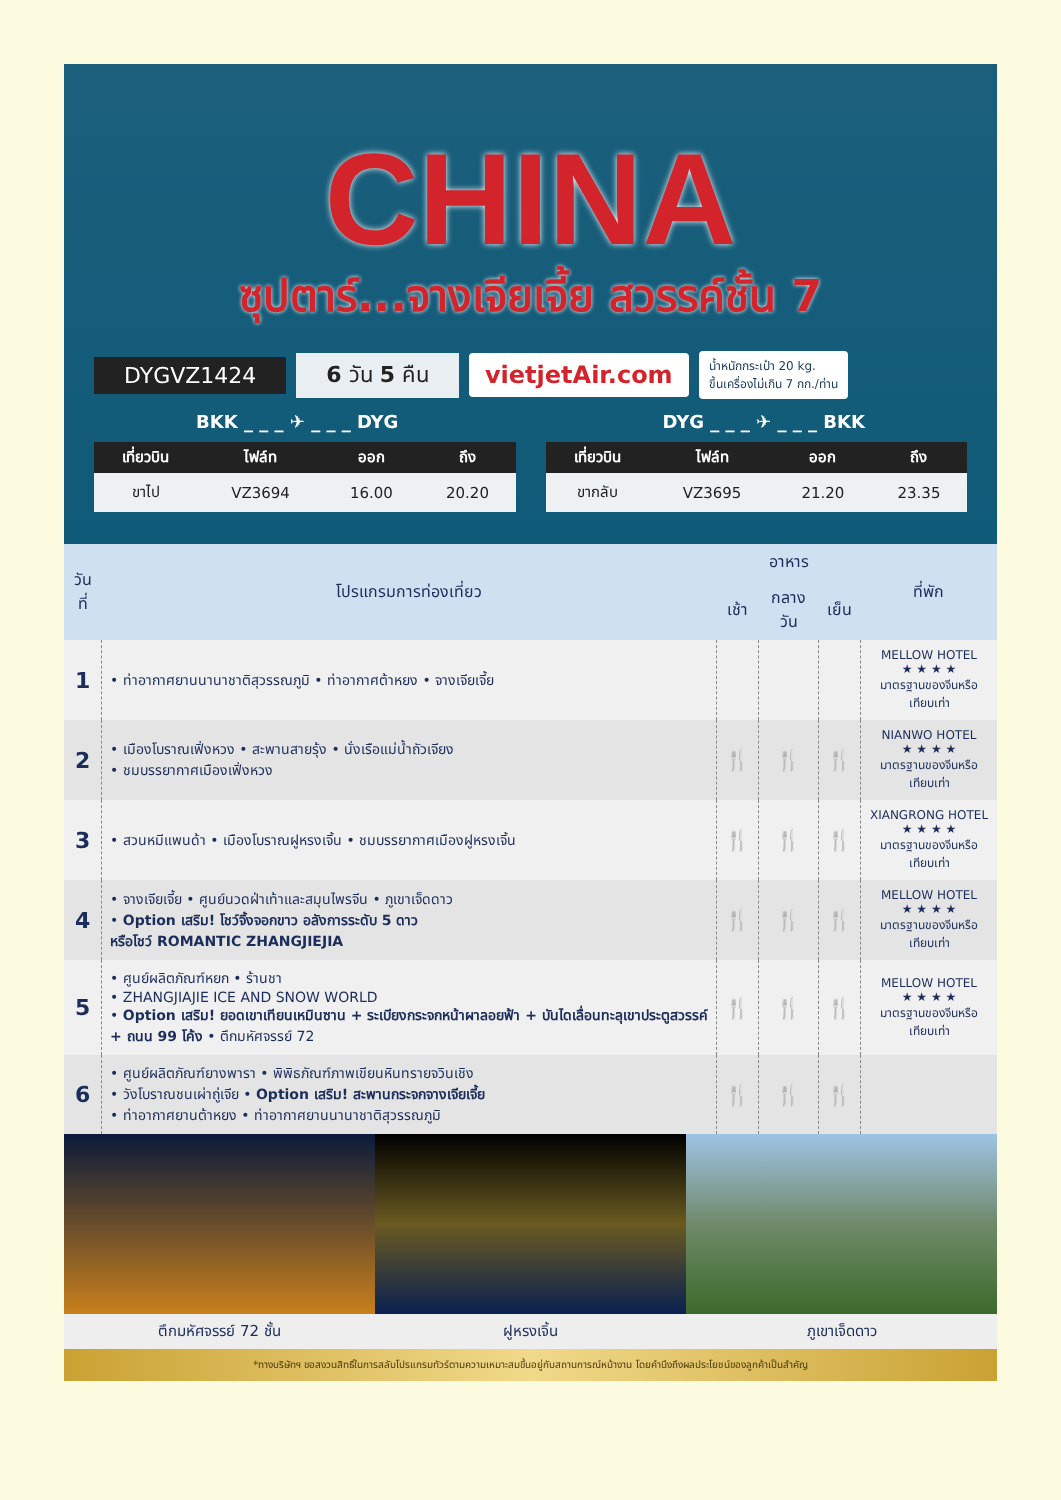CHINA
ซุปตาร์...จางเจียเจี้ย สวรรค์ชั้น 7
DYGVZ1424 6 วัน 5 คืน vietjetAir.com น้ำหนักกระเป๋า 20 kg.
ขึ้นเครื่องไม่เกิน 7 กก./ท่าน
BKK _ _ _ ✈ _ _ _ DYG DYG _ _ _ ✈ _ _ _ BKK
| เที่ยวบิน | ไฟล์ท | ออก | ถึง |
| --- | --- | --- | --- |
| ขาไป | VZ3694 | 16.00 | 20.20 |
| เที่ยวบิน | ไฟล์ท | ออก | ถึง |
| --- | --- | --- | --- |
| ขากลับ | VZ3695 | 21.20 | 23.35 |
| วันที่ | โปรแกรมการท่องเที่ยว | อาหาร | | | ที่พัก |
| --- | --- | --- | --- | --- | --- |
| | | เช้า | กลางวัน | เย็น | |
| 1 | • ท่าอากาศยานนานาชาติสุวรรณภูมิ • ท่าอากาศต้าหยง • จางเจียเจี้ย | | | | MELLOW HOTEL ★ ★ ★ ★ มาตรฐานของจีนหรือเทียบเท่า |
| 2 | • เมืองโบราณเฟิ่งหวง • สะพานสายรุ้ง • นั่งเรือแม่น้ำถัวเจียง • ชมบรรยากาศเมืองเฟิ่งหวง | 🍴 | 🍴 | 🍴 | NIANWO HOTEL ★ ★ ★ ★ มาตรฐานของจีนหรือเทียบเท่า |
| 3 | • สวนหมีแพนด้า • เมืองโบราณฝูหรงเจิ้น • ชมบรรยากาศเมืองฝูหรงเจิ้น | 🍴 | 🍴 | 🍴 | XIANGRONG HOTEL ★ ★ ★ ★ มาตรฐานของจีนหรือเทียบเท่า |
| 4 | • จางเจียเจี้ย • ศูนย์นวดฝ่าเท้าและสมุนไพรจีน • ภูเขาเจ็ดดาว • Option เสริม! โชว์จิ้งจอกขาว อลังการระดับ 5 ดาว หรือโชว์ ROMANTIC ZHANGJIEJIA | 🍴 | 🍴 | 🍴 | MELLOW HOTEL ★ ★ ★ ★ มาตรฐานของจีนหรือเทียบเท่า |
| 5 | • ศูนย์ผลิตภัณฑ์หยก • ร้านชา • ZHANGJIAJIE ICE AND SNOW WORLD • Option เสริม! ยอดเขาเทียนเหมินซาน + ระเบียงกระจกหน้าผาลอยฟ้า + บันไดเลื่อนทะลุเขาประตูสวรรค์ + ถนน 99 โค้ง • ตึกมหัศจรรย์ 72 | 🍴 | 🍴 | 🍴 | MELLOW HOTEL ★ ★ ★ ★ มาตรฐานของจีนหรือเทียบเท่า |
| 6 | • ศูนย์ผลิตภัณฑ์ยางพารา • พิพิธภัณฑ์ภาพเขียนหินทรายจวินเชิง • วังโบราณชนเผ่าถู่เจีย • Option เสริม! สะพานกระจกจางเจียเจี้ย • ท่าอากาศยานต้าหยง • ท่าอากาศยานนานาชาติสุวรรณภูมิ | 🍴 | 🍴 | 🍴 | |
ตึกมหัศจรรย์ 72 ชั้น ฝูหรงเจิ้น ภูเขาเจ็ดดาว
*ทางบริษัทฯ ขอสงวนสิทธิ์ในการสลับโปรแกรมทัวร์ตามความเหมาะสมขึ้นอยู่กับสถานการณ์หน้างาน โดยคำนึงถึงผลประโยชน์ของลูกค้าเป็นสำคัญ